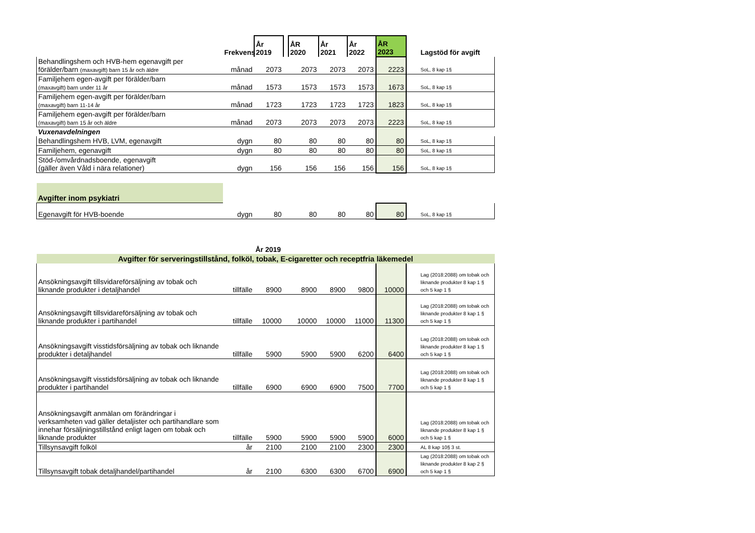| | Frekvens | År 2019 | | ÅR 2020 | År 2021 | År 2022 | ÅR 2023 | | Lagstöd för avgift |
| --- | --- | --- | --- | --- | --- | --- | --- | --- | --- |
| Behandlingshem och HVB-hem egenavgift per förälder/barn (maxavgift) barn 15 år och äldre | månad | 2073 | | 2073 | 2073 | 2073 | 2223 | | SoL, 8 kap 1§ |
| Familjehem egen-avgift per förälder/barn (maxavgift) barn under 11 år | månad | 1573 | | 1573 | 1573 | 1573 | 1673 | | SoL, 8 kap 1§ |
| Familjehem egen-avgift per förälder/barn (maxavgift) barn 11-14 år | månad | 1723 | | 1723 | 1723 | 1723 | 1823 | | SoL, 8 kap 1§ |
| Familjehem egen-avgift per förälder/barn (maxavgift) barn 15 år och äldre | månad | 2073 | | 2073 | 2073 | 2073 | 2223 | | SoL, 8 kap 1§ |
| Vuxenavdelningen | | | | | | | | | |
| Behandlingshem HVB, LVM, egenavgift | dygn | 80 | | 80 | 80 | 80 | 80 | | SoL, 8 kap 1§ |
| Familjehem, egenavgift | dygn | 80 | | 80 | 80 | 80 | 80 | | SoL, 8 kap 1§ |
| Stöd-/omvårdnadsboende, egenavgift (gäller även Våld i nära relationer) | dygn | 156 | | 156 | 156 | 156 | 156 | | SoL, 8 kap 1§ |
| Avgifter inom psykiatri | | | | | | | | | |
| Egenavgift för HVB-boende | dygn | 80 | | 80 | 80 | 80 | 80 | | SoL, 8 kap 1§ |
| | | År 2019 | | | | | | | |
| Avgifter för serveringstillstånd, folköl, tobak, E-cigaretter och receptfria läkemedel | | | | | | | | | |
| Ansökningsavgift tillsvidareförsäljning av tobak och liknande produkter i detaljhandel | tillfälle | 8900 | | 8900 | 8900 | 9800 | 10000 | | Lag (2018:2088) om tobak och liknande produkter 8 kap 1 § och 5 kap 1 § |
| Ansökningsavgift tillsvidareförsäljning av tobak och liknande produkter i partihandel | tillfälle | 10000 | | 10000 | 10000 | 11000 | 11300 | | Lag (2018:2088) om tobak och liknande produkter 8 kap 1 § och 5 kap 1 § |
| Ansökningsavgift visstidsförsäljning av tobak och liknande produkter i detaljhandel | tillfälle | 5900 | | 5900 | 5900 | 6200 | 6400 | | Lag (2018:2088) om tobak och liknande produkter 8 kap 1 § och 5 kap 1 § |
| Ansökningsavgift visstidsförsäljning av tobak och liknande produkter i partihandel | tillfälle | 6900 | | 6900 | 6900 | 7500 | 7700 | | Lag (2018:2088) om tobak och liknande produkter 8 kap 1 § och 5 kap 1 § |
| Ansökningsavgift anmälan om förändringar i verksamheten vad gäller detaljister och partihandlare som innehar försäljningstillstånd enligt lagen om tobak och liknande produkter | tillfälle | 5900 | | 5900 | 5900 | 5900 | 6000 | | Lag (2018:2088) om tobak och liknande produkter 8 kap 1 § och 5 kap 1 § |
| Tillsynsavgift folköl | år | 2100 | | 2100 | 2100 | 2300 | 2300 | | AL 8 kap 10§ 3 st. |
| Tillsynsavgift tobak detaljhandel/partihandel | år | 2100 | | 6300 | 6300 | 6700 | 6900 | | Lag (2018:2088) om tobak och liknande produkter 8 kap 2 § och 5 kap 1 § |